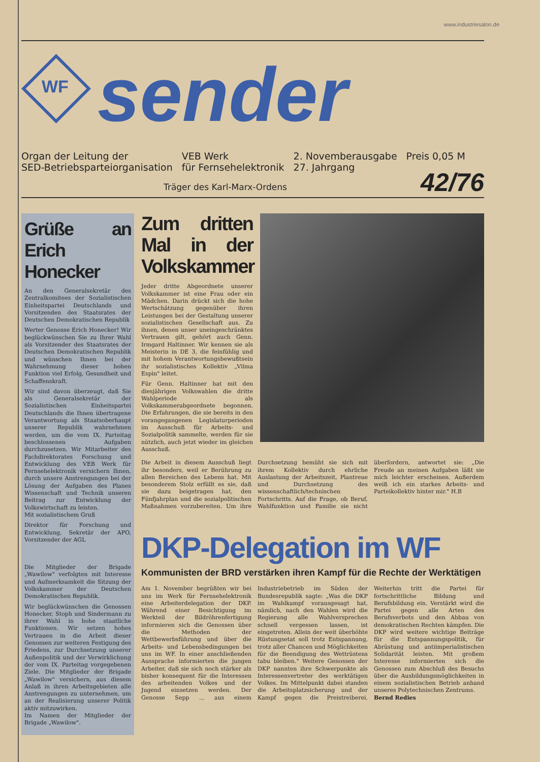www.industriesalon.de
WF
sender
Organ der Leitung der
SED-Betriebsparteiorganisation
VEB Werk
für Fernsehelektronik
2. Novemberausgabe
27. Jahrgang
Preis 0,05 M
42/76
Träger des Karl-Marx-Ordens
Grüße an Erich Honecker
An den Generalsekretär des Zentralkomitees der Sozialistischen Einheitspartei Deutschlands und Vorsitzenden des Staatsrates der Deutschen Demokratischen Republik
Werter Genosse Erich Honecker! Wir beglückwünschen Sie zu Ihrer Wahl als Vorsitzender des Staatsrates der Deutschen Demokratischen Republik und wünschen Ihnen bei der Wahrnehmung dieser hohen Funktion viel Erfolg, Gesundheit und Schaffenskraft.
Wir sind davon überzeugt, daß Sie als Generalsekretär der Sozialistischen Einheitspartei Deutschlands die Ihnen übertragene Verantwortung als Staatsoberhaupt unserer Republik wahrnehmen werden, um die vom IX. Parteitag beschlossenen Aufgaben durchzusetzen. Wir Mitarbeiter des Fachdirektorates Forschung und Entwicklung des VEB Werk für Fernsehelektronik versichern Ihnen, durch unsere Anstrengungen bei der Lösung der Aufgaben des Planes Wissenschaft und Technik unseren Beitrag zur Entwicklung der Volkswirtschaft zu leisten.
Mit sozialistischem Gruß
Direktor für Forschung und Entwicklung, Sekretär der APO, Vorsitzender der AGL
Die Mitglieder der Brigade „Wawilow" verfolgten mit Interesse und Aufmerksamkeit die Sitzung der Volkskammer der Deutschen Demokratischen Republik.
Wir beglückwünschen die Genossen Honecker, Stoph und Sindermann zu ihrer Wahl in hohe staatliche Funktionen. Wir setzen hohes Vertrauen in die Arbeit dieser Genossen zur weiteren Festigung des Friedens, zur Durchsetzung unserer Außenpolitik und der Verwirklichung der vom IX. Parteitag vorgegebenen Ziele. Die Mitglieder der Brigade „Wawilow" versichern, aus diesem Anlaß in ihren Arbeitsgebieten alle Anstrengungen zu unternehmen, um an der Realisierung unserer Politik aktiv mitzuwirken.
Im Namen der Mitglieder der Brigade „Wawilow".
Zum dritten Mal in der Volkskammer
Jeder dritte Abgeordnete unserer Volkskammer ist eine Frau oder ein Mädchen. Darin drückt sich die hohe Wertschätzung gegenüber ihren Leistungen bei der Gestaltung unserer sozialistischen Gesellschaft aus. Zu ihnen, denen unser uneingeschränktes Vertrauen gilt, gehört auch Genn. Irmgard Haltinner. Wir kennen sie als Meisterin in DE 3, die feinfühlig und mit hohem Verantwortungsbewußtsein ihr sozialistisches Kollektiv „Vilma Espin" leitet.
Für Genn. Haltinner hat mit den diesjährigen Volkswahlen die dritte Wahlperiode als Volkskammerabgeordnete begonnen. Die Erfahrungen, die sie bereits in den vorangegangenen Legislaturperioden im Ausschuß für Arbeits- und Sozialpolitik sammelte, werden für sie nützlich, auch jetzt wieder im gleichen Ausschuß.
Die Arbeit in diesem Ausschuß liegt ihr besonders, weil er Berührung zu allen Bereichen des Lebens hat. Mit besonderem Stolz erfüllt es sie, daß sie dazu beigetragen hat, den Fünfjahrplan und die sozialpolitischen Maßnahmen vorzubereiten. Um ihre Durchsetzung bemüht sie sich mit ihrem Kollektiv durch ehrliche Auslastung der Arbeitszeit, Plantreue und Durchsetzung des wissenschaftlich/technischen Fortschritts. Auf die Frage, ob Beruf, Wahlfunktion und Familie sie nicht überfordern, antwortet sie: „Die Freude an meinen Aufgaben läßt sie mich leichter erscheinen. Außerdem weiß ich ein starkes Arbeits- und Parteikollektiv hinter mir." H.B
DKP-Delegation im WF
Kommunisten der BRD verstärken ihren Kampf für die Rechte der Werktätigen
Am 1. November begrüßten wir bei uns im Werk für Fernsehelektronik eine Arbeiterdelegation der DKP. Während einer Besichtigung im Werkteil der Bildröhrenfertigung informieren sich die Genossen über die Methoden der Wettbewerbsführung und über die Arbeits- und Lebensbedingungen bei uns im WF. In einer anschließenden Aussprache informierten die jungen Arbeiter, daß sie sich noch stärker als bisher konsequent für die Interessen des arbeitenden Volkes und der Jugend einsetzen werden. Der Genosse Sepp ... aus einem Industriebetrieb im Süden der Bundesrepublik sagte: „Was die DKP im Wahlkampf vorausgesagt hat, nämlich, nach den Wahlen wird die Regierung alle Wahlversprechen schnell vergessen lassen, ist eingetreten. Allein der weit überhöhte Rüstungsetat soll trotz Entspannung, trotz aller Chancen und Möglichkeiten für die Beendigung des Wettrüstens tabu bleiben." Weitere Genossen der DKP nannten ihre Schwerpunkte als Interessenvertreter des werktätigen Volkes. Im Mittelpunkt dabei standen die Arbeitsplatzsicherung und der Kampf gegen die Preistreiberei. Weiterhin tritt die Partei für fortschrittliche Bildung und Berufsbildung ein. Verstärkt wird die Partei gegen alle Arten des Berufsverbots und den Abbau von demokratischen Rechten kämpfen. Die DKP wird weitere wichtige Beiträge für die Entspannungspolitik, für Abrüstung und antiimperialistischen Solidarität leisten. Mit großem Interesse informierten sich die Genossen zum Abschluß des Besuchs über die Ausbildungsmöglichkeiten in einem sozialistischen Betrieb anhand unseres Polytechnischen Zentrums.
Bernd Redies